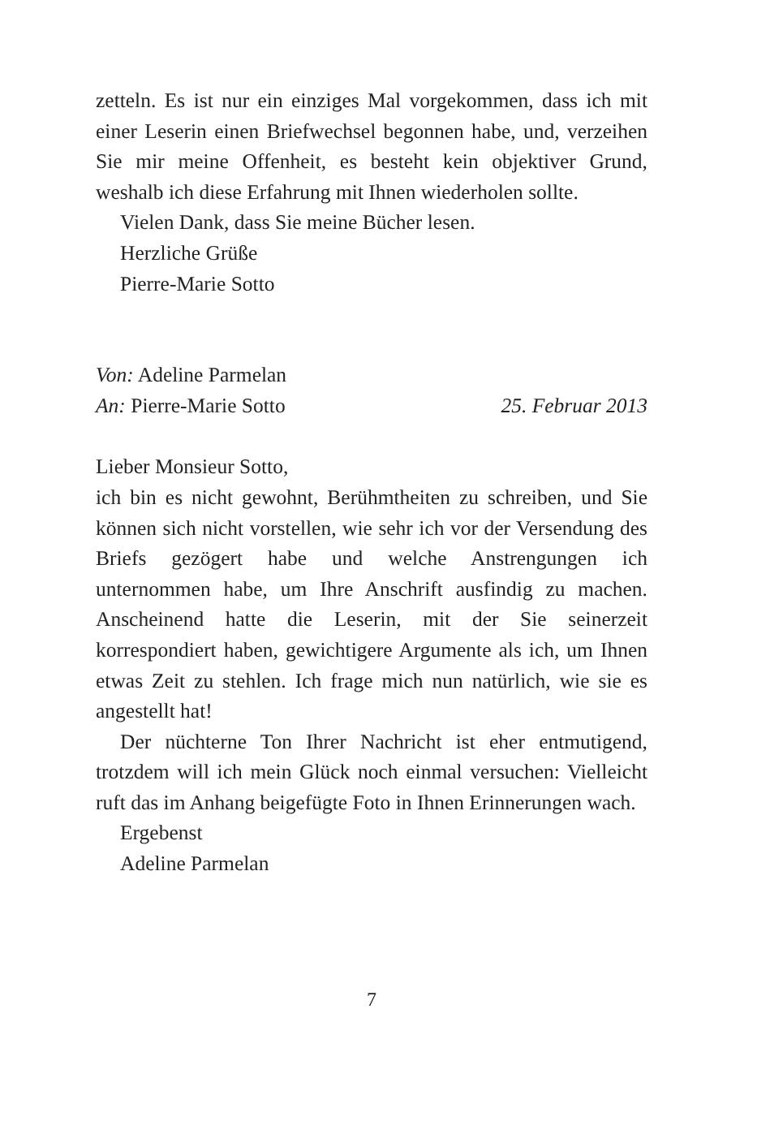zetteln. Es ist nur ein einziges Mal vorgekommen, dass ich mit einer Leserin einen Briefwechsel begonnen habe, und, verzeihen Sie mir meine Offenheit, es besteht kein objektiver Grund, weshalb ich diese Erfahrung mit Ihnen wiederholen sollte.
Vielen Dank, dass Sie meine Bücher lesen.
Herzliche Grüße
Pierre-Marie Sotto
Von: Adeline Parmelan
An: Pierre-Marie Sotto 25. Februar 2013
Lieber Monsieur Sotto,
ich bin es nicht gewohnt, Berühmtheiten zu schreiben, und Sie können sich nicht vorstellen, wie sehr ich vor der Versendung des Briefs gezögert habe und welche Anstrengungen ich unternommen habe, um Ihre Anschrift ausfindig zu machen. Anscheinend hatte die Leserin, mit der Sie seinerzeit korrespondiert haben, gewichtigere Argumente als ich, um Ihnen etwas Zeit zu stehlen. Ich frage mich nun natürlich, wie sie es angestellt hat!
Der nüchterne Ton Ihrer Nachricht ist eher entmutigend, trotzdem will ich mein Glück noch einmal versuchen: Vielleicht ruft das im Anhang beigefügte Foto in Ihnen Erinnerungen wach.
Ergebenst
Adeline Parmelan
7